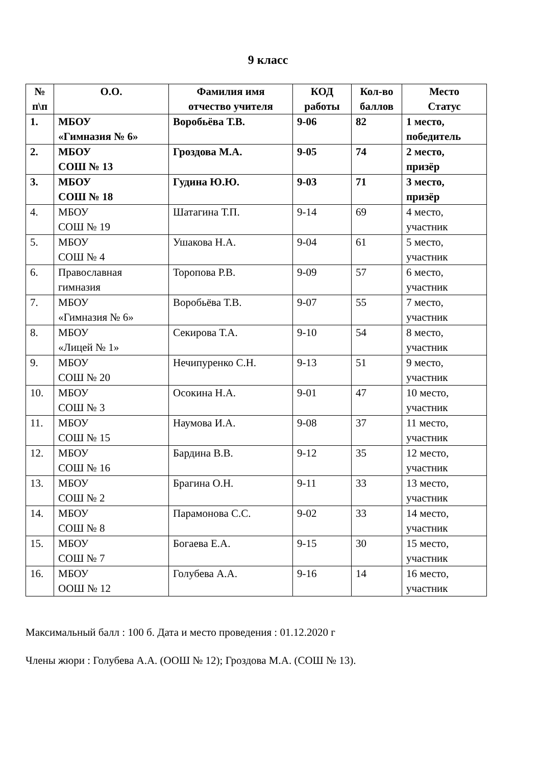9 класс
| № п\п | О.О. | Фамилия имя отчество учителя | КОД работы | Кол-во баллов | Место Статус |
| --- | --- | --- | --- | --- | --- |
| 1. | МБОУ «Гимназия № 6» | Воробьёва Т.В. | 9-06 | 82 | 1 место, победитель |
| 2. | МБОУ СОШ № 13 | Гроздова М.А. | 9-05 | 74 | 2 место, призёр |
| 3. | МБОУ СОШ № 18 | Гудина Ю.Ю. | 9-03 | 71 | 3 место, призёр |
| 4. | МБОУ СОШ № 19 | Шатагина Т.П. | 9-14 | 69 | 4 место, участник |
| 5. | МБОУ СОШ № 4 | Ушакова Н.А. | 9-04 | 61 | 5 место, участник |
| 6. | Православная гимназия | Торопова Р.В. | 9-09 | 57 | 6 место, участник |
| 7. | МБОУ «Гимназия № 6» | Воробьёва Т.В. | 9-07 | 55 | 7 место, участник |
| 8. | МБОУ «Лицей № 1» | Секирова Т.А. | 9-10 | 54 | 8 место, участник |
| 9. | МБОУ СОШ № 20 | Нечипуренко С.Н. | 9-13 | 51 | 9 место, участник |
| 10. | МБОУ СОШ № 3 | Осокина Н.А. | 9-01 | 47 | 10 место, участник |
| 11. | МБОУ СОШ № 15 | Наумова И.А. | 9-08 | 37 | 11 место, участник |
| 12. | МБОУ СОШ № 16 | Бардина В.В. | 9-12 | 35 | 12 место, участник |
| 13. | МБОУ СОШ № 2 | Брагина О.Н. | 9-11 | 33 | 13 место, участник |
| 14. | МБОУ СОШ № 8 | Парамонова С.С. | 9-02 | 33 | 14 место, участник |
| 15. | МБОУ СОШ № 7 | Богаева Е.А. | 9-15 | 30 | 15 место, участник |
| 16. | МБОУ ООШ № 12 | Голубева А.А. | 9-16 | 14 | 16 место, участник |
Максимальный балл : 100 б. Дата и место проведения : 01.12.2020 г
Члены жюри : Голубева А.А. (ООШ № 12); Гроздова М.А. (СОШ № 13).